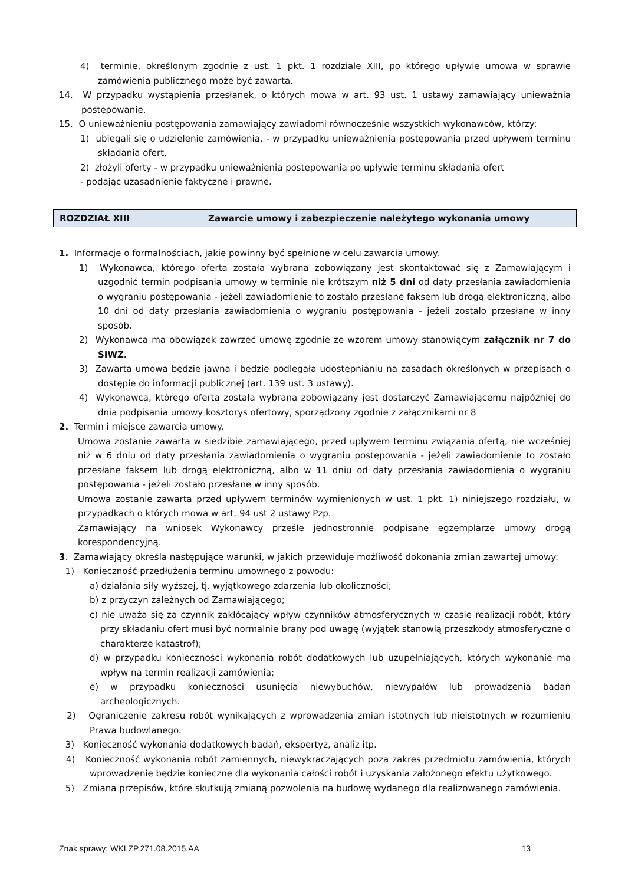4) terminie, określonym zgodnie z ust. 1 pkt. 1 rozdziale XIII, po którego upływie umowa w sprawie zamówienia publicznego może być zawarta.
14. W przypadku wystąpienia przesłanek, o których mowa w art. 93 ust. 1 ustawy zamawiający unieważnia postępowanie.
15. O unieważnieniu postępowania zamawiający zawiadomi równocześnie wszystkich wykonawców, którzy:
1) ubiegali się o udzielenie zamówienia, - w przypadku unieważnienia postępowania przed upływem terminu składania ofert,
2) złożyli oferty - w przypadku unieważnienia postępowania po upływie terminu składania ofert
- podając uzasadnienie faktyczne i prawne.
ROZDZIAŁ XIII Zawarcie umowy i zabezpieczenie należytego wykonania umowy
1. Informacje o formalnościach, jakie powinny być spełnione w celu zawarcia umowy.
1) Wykonawca, którego oferta została wybrana zobowiązany jest skontaktować się z Zamawiającym i uzgodnić termin podpisania umowy w terminie nie krótszym niż 5 dni od daty przesłania zawiadomienia o wygraniu postępowania - jeżeli zawiadomienie to zostało przesłane faksem lub drogą elektroniczną, albo 10 dni od daty przesłania zawiadomienia o wygraniu postępowania - jeżeli zostało przesłane w inny sposób.
2) Wykonawca ma obowiązek zawrzeć umowę zgodnie ze wzorem umowy stanowiącym załącznik nr 7 do SIWZ.
3) Zawarta umowa będzie jawna i będzie podlegała udostępnianiu na zasadach określonych w przepisach o dostępie do informacji publicznej (art. 139 ust. 3 ustawy).
4) Wykonawca, którego oferta została wybrana zobowiązany jest dostarczyć Zamawiającemu najpóźniej do dnia podpisania umowy kosztorys ofertowy, sporządzony zgodnie z załącznikami nr 8
2. Termin i miejsce zawarcia umowy.
Umowa zostanie zawarta w siedzibie zamawiającego, przed upływem terminu związania ofertą, nie wcześniej niż w 6 dniu od daty przesłania zawiadomienia o wygraniu postępowania - jeżeli zawiadomienie to zostało przesłane faksem lub drogą elektroniczną, albo w 11 dniu od daty przesłania zawiadomienia o wygraniu postępowania - jeżeli zostało przesłane w inny sposób.
Umowa zostanie zawarta przed upływem terminów wymienionych w ust. 1 pkt. 1) niniejszego rozdziału, w przypadkach o których mowa w art. 94 ust 2 ustawy Pzp.
Zamawiający na wniosek Wykonawcy prześle jednostronnie podpisane egzemplarze umowy drogą korespondencyjną.
3. Zamawiający określa następujące warunki, w jakich przewiduje możliwość dokonania zmian zawartej umowy:
1) Konieczność przedłużenia terminu umownego z powodu:
a) działania siły wyższej, tj. wyjątkowego zdarzenia lub okoliczności;
b) z przyczyn zależnych od Zamawiającego;
c) nie uważa się za czynnik zakłócający wpływ czynników atmosferycznych w czasie realizacji robót, który przy składaniu ofert musi być normalnie brany pod uwagę (wyjątek stanowią przeszkody atmosferyczne o charakterze katastrof);
d) w przypadku konieczności wykonania robót dodatkowych lub uzupełniających, których wykonanie ma wpływ na termin realizacji zamówienia;
e) w przypadku konieczności usunięcia niewybuchów, niewypałów lub prowadzenia badań archeologicznych.
2) Ograniczenie zakresu robót wynikających z wprowadzenia zmian istotnych lub nieistotnych w rozumieniu Prawa budowlanego.
3) Konieczność wykonania dodatkowych badań, ekspertyz, analiz itp.
4) Konieczność wykonania robót zamiennych, niewykraczających poza zakres przedmiotu zamówienia, których wprowadzenie będzie konieczne dla wykonania całości robót i uzyskania założonego efektu użytkowego.
5) Zmiana przepisów, które skutkują zmianą pozwolenia na budowę wydanego dla realizowanego zamówienia.
Znak sprawy: WKI.ZP.271.08.2015.AA 13